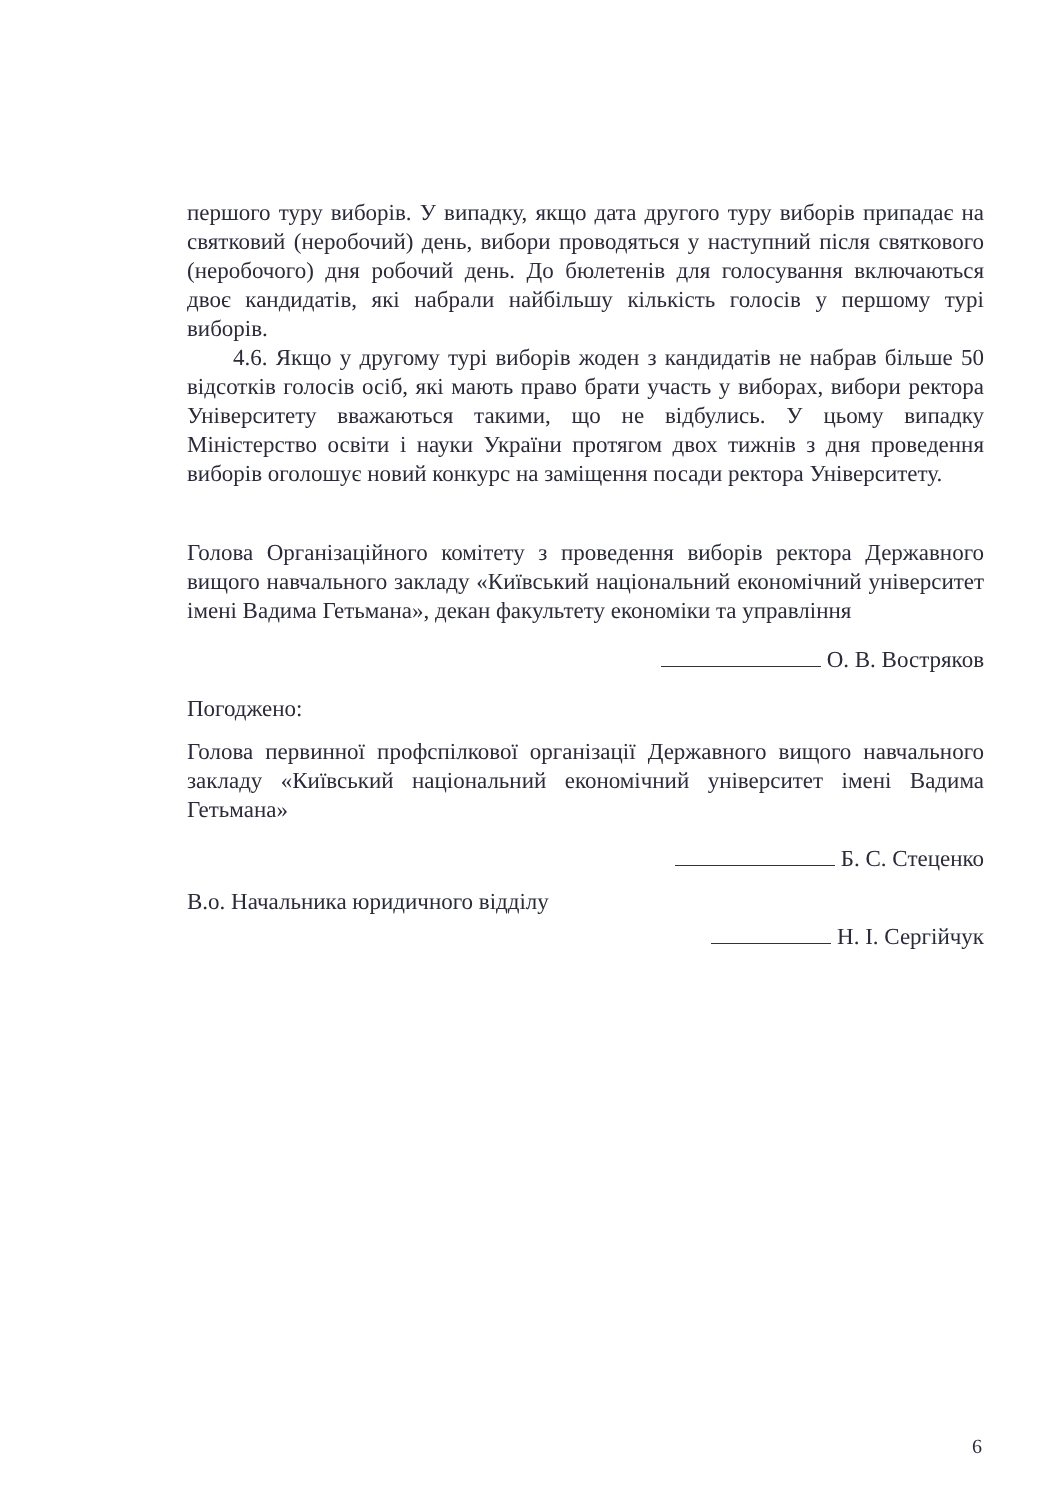першого туру виборів. У випадку, якщо дата другого туру виборів припадає на святковий (неробочий) день, вибори проводяться у наступний після святкового (неробочого) дня робочий день. До бюлетенів для голосування включаються двоє кандидатів, які набрали найбільшу кількість голосів у першому турі виборів.
4.6. Якщо у другому турі виборів жоден з кандидатів не набрав більше 50 відсотків голосів осіб, які мають право брати участь у виборах, вибори ректора Університету вважаються такими, що не відбулись. У цьому випадку Міністерство освіти і науки України протягом двох тижнів з дня проведення виборів оголошує новий конкурс на заміщення посади ректора Університету.
Голова Організаційного комітету з проведення виборів ректора Державного вищого навчального закладу «Київський національний економічний університет імені Вадима Гетьмана», декан факультету економіки та управління
О. В. Востряков
Погоджено:
Голова первинної профспілкової організації Державного вищого навчального закладу «Київський національний економічний університет імені Вадима Гетьмана»
Б. С. Стеценко
В.о. Начальника юридичного відділу
Н. І. Сергійчук
6